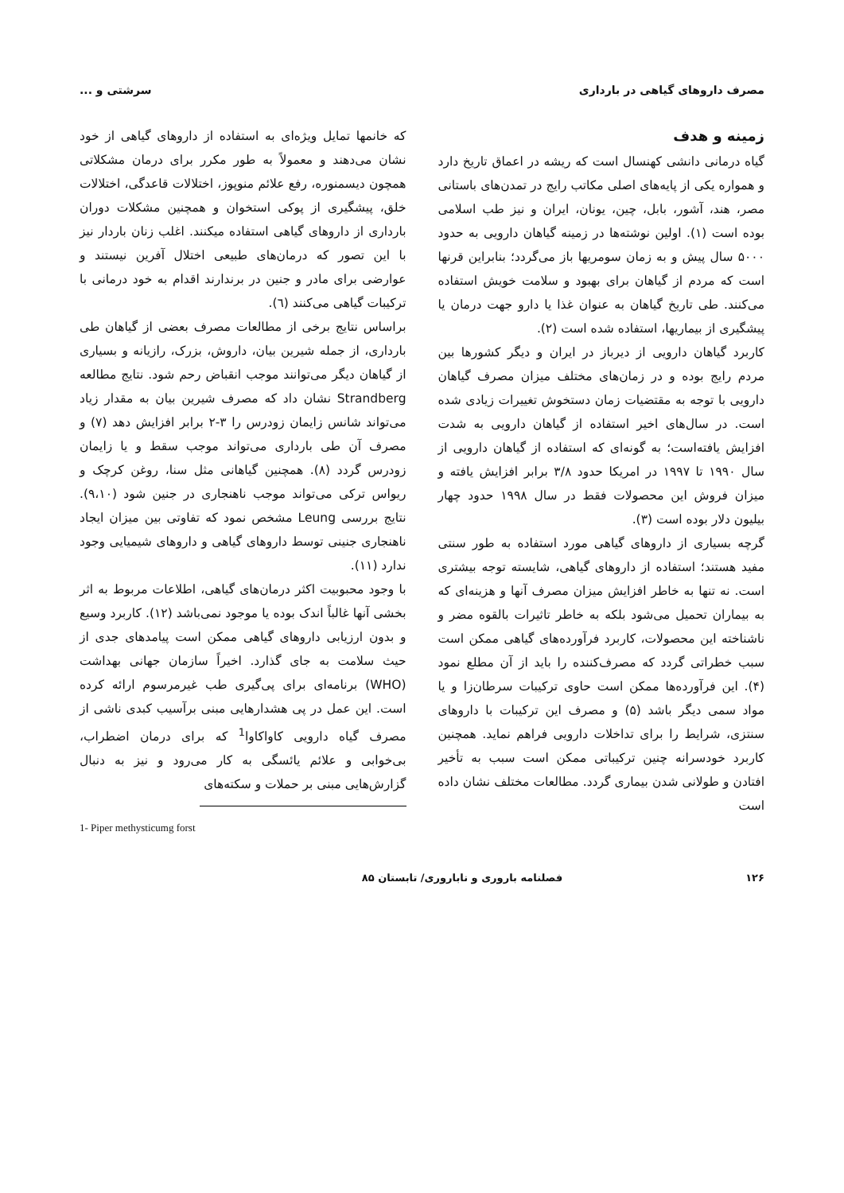مصرف داروهای گیاهی در بارداری سرشتی و ...
زمینه و هدف
گیاه درمانی دانشی کهنسال است که ریشه در اعماق تاریخ دارد و همواره یکی از پایه‌های اصلی مکاتب رایج در تمدن‌های باستانی مصر، هند، آشور، بابل، چین، یونان، ایران و نیز طب اسلامی بوده است (۱). اولین نوشته‌ها در زمینه گیاهان دارویی به حدود ۵۰۰۰ سال پیش و به زمان سومریها باز می‌گردد؛ بنابراین قرنها است که مردم از گیاهان برای بهبود و سلامت خویش استفاده می‌کنند. طی تاریخ گیاهان به عنوان غذا یا دارو جهت درمان یا پیشگیری از بیماریها، استفاده شده است (۲).
کاربرد گیاهان دارویی از دیرباز در ایران و دیگر کشورها بین مردم رایج بوده و در زمان‌های مختلف میزان مصرف گیاهان دارویی با توجه به مقتضیات زمان دستخوش تغییرات زیادی شده است. در سال‌های اخیر استفاده از گیاهان دارویی به شدت افزایش یافته‌است؛ به گونه‌ای که استفاده از گیاهان دارویی از سال ۱۹۹۰ تا ۱۹۹۷ در امریکا حدود ۳/۸ برابر افزایش یافته و میزان فروش این محصولات فقط در سال ۱۹۹۸ حدود چهار بیلیون دلار بوده است (۳).
گرچه بسیاری از داروهای گیاهی مورد استفاده به طور سنتی مفید هستند؛ استفاده از داروهای گیاهی، شایسته توجه بیشتری است. نه تنها به خاطر افزایش میزان مصرف آنها و هزینه‌ای که به بیماران تحمیل می‌شود بلکه به خاطر تاثیرات بالقوه مضر و ناشناخته این محصولات، کاربرد فرآورده‌های گیاهی ممکن است سبب خطراتی گردد که مصرف‌کننده را باید از آن مطلع نمود (۴). این فرآورده‌ها ممکن است حاوی ترکیبات سرطان‌زا و یا مواد سمی دیگر باشد (۵) و مصرف این ترکیبات با داروهای سنتزی، شرایط را برای تداخلات دارویی فراهم نماید. همچنین کاربرد خودسرانه چنین ترکیباتی ممکن است سبب به تأخیر افتادن و طولانی شدن بیماری گردد. مطالعات مختلف نشان داده است
که خانمها تمایل ویژه‌ای به استفاده از داروهای گیاهی از خود نشان می‌دهند و معمولاً به طور مکرر برای درمان مشکلاتی همچون دیسمنوره، رفع علائم منوپوز، اختلالات قاعدگی، اختلالات خلق، پیشگیری از پوکی استخوان و همچنین مشکلات دوران بارداری از داروهای گیاهی استفاده میکنند. اغلب زنان باردار نیز با این تصور که درمان‌های طبیعی اختلال آفرین نیستند و عوارضی برای مادر و جنین در برندارند اقدام به خود درمانی با ترکیبات گیاهی می‌کنند (٦).
براساس نتایج برخی از مطالعات مصرف بعضی از گیاهان طی بارداری، از جمله شیرین بیان، داروش، بزرک، رازیانه و بسیاری از گیاهان دیگر می‌توانند موجب انقباض رحم شود. نتایج مطالعه Strandberg نشان داد که مصرف شیرین بیان به مقدار زیاد می‌تواند شانس زایمان زودرس را ۳-۲ برابر افزایش دهد (۷) و مصرف آن طی بارداری می‌تواند موجب سقط و یا زایمان زودرس گردد (۸). همچنین گیاهانی مثل سنا، روغن کرچک و ریواس ترکی می‌تواند موجب ناهنجاری در جنین شود (۹،۱۰). نتایج بررسی Leung مشخص نمود که تفاوتی بین میزان ایجاد ناهنجاری جنینی توسط داروهای گیاهی و داروهای شیمیایی وجود ندارد (۱۱).
با وجود محبوبیت اکثر درمان‌های گیاهی، اطلاعات مربوط به اثر بخشی آنها غالباً اندک بوده یا موجود نمی‌باشد (۱۲). کاربرد وسیع و بدون ارزیابی داروهای گیاهی ممکن است پیامدهای جدی از حیث سلامت به جای گذارد. اخیراً سازمان جهانی بهداشت (WHO) برنامه‌ای برای پی‌گیری طب غیرمرسوم ارائه کرده است. این عمل در پی هشدارهایی مبنی برآسیب کبدی ناشی از مصرف گیاه دارویی کاواکاوا<sup>1</sup> که برای درمان اضطراب، بی‌خوابی و علائم یائسگی به کار می‌رود و نیز به دنبال گزارش‌هایی مبنی بر حملات و سکته‌های
1- Piper methysticumg forst
۱۲۶ فصلنامه باروری و ناباروری/ تابستان ۸۵